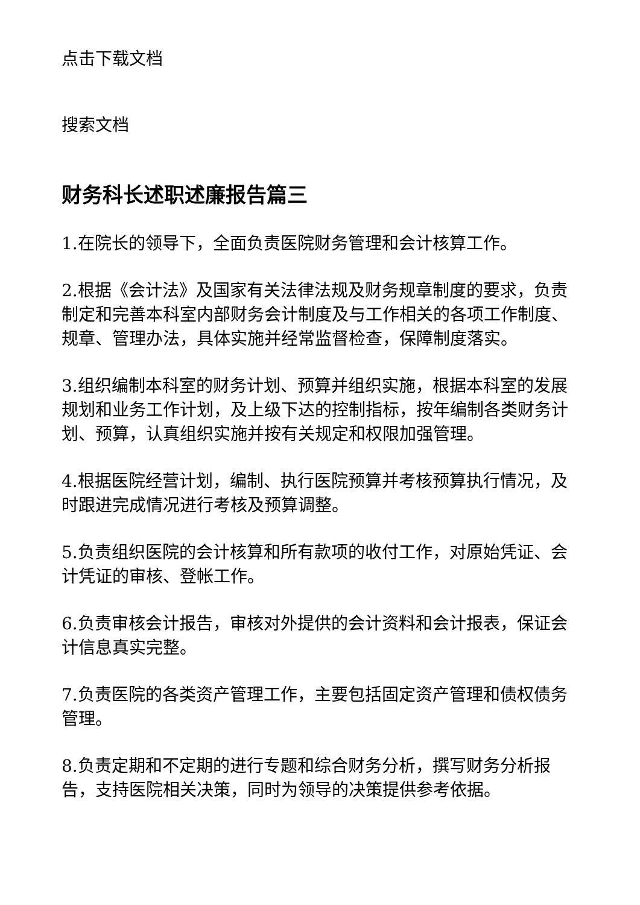点击下载文档
搜索文档
财务科长述职述廉报告篇三
1.在院长的领导下，全面负责医院财务管理和会计核算工作。
2.根据《会计法》及国家有关法律法规及财务规章制度的要求，负责制定和完善本科室内部财务会计制度及与工作相关的各项工作制度、规章、管理办法，具体实施并经常监督检查，保障制度落实。
3.组织编制本科室的财务计划、预算并组织实施，根据本科室的发展规划和业务工作计划，及上级下达的控制指标，按年编制各类财务计划、预算，认真组织实施并按有关规定和权限加强管理。
4.根据医院经营计划，编制、执行医院预算并考核预算执行情况，及时跟进完成情况进行考核及预算调整。
5.负责组织医院的会计核算和所有款项的收付工作，对原始凭证、会计凭证的审核、登帐工作。
6.负责审核会计报告，审核对外提供的会计资料和会计报表，保证会计信息真实完整。
7.负责医院的各类资产管理工作，主要包括固定资产管理和债权债务管理。
8.负责定期和不定期的进行专题和综合财务分析，撰写财务分析报告，支持医院相关决策，同时为领导的决策提供参考依据。